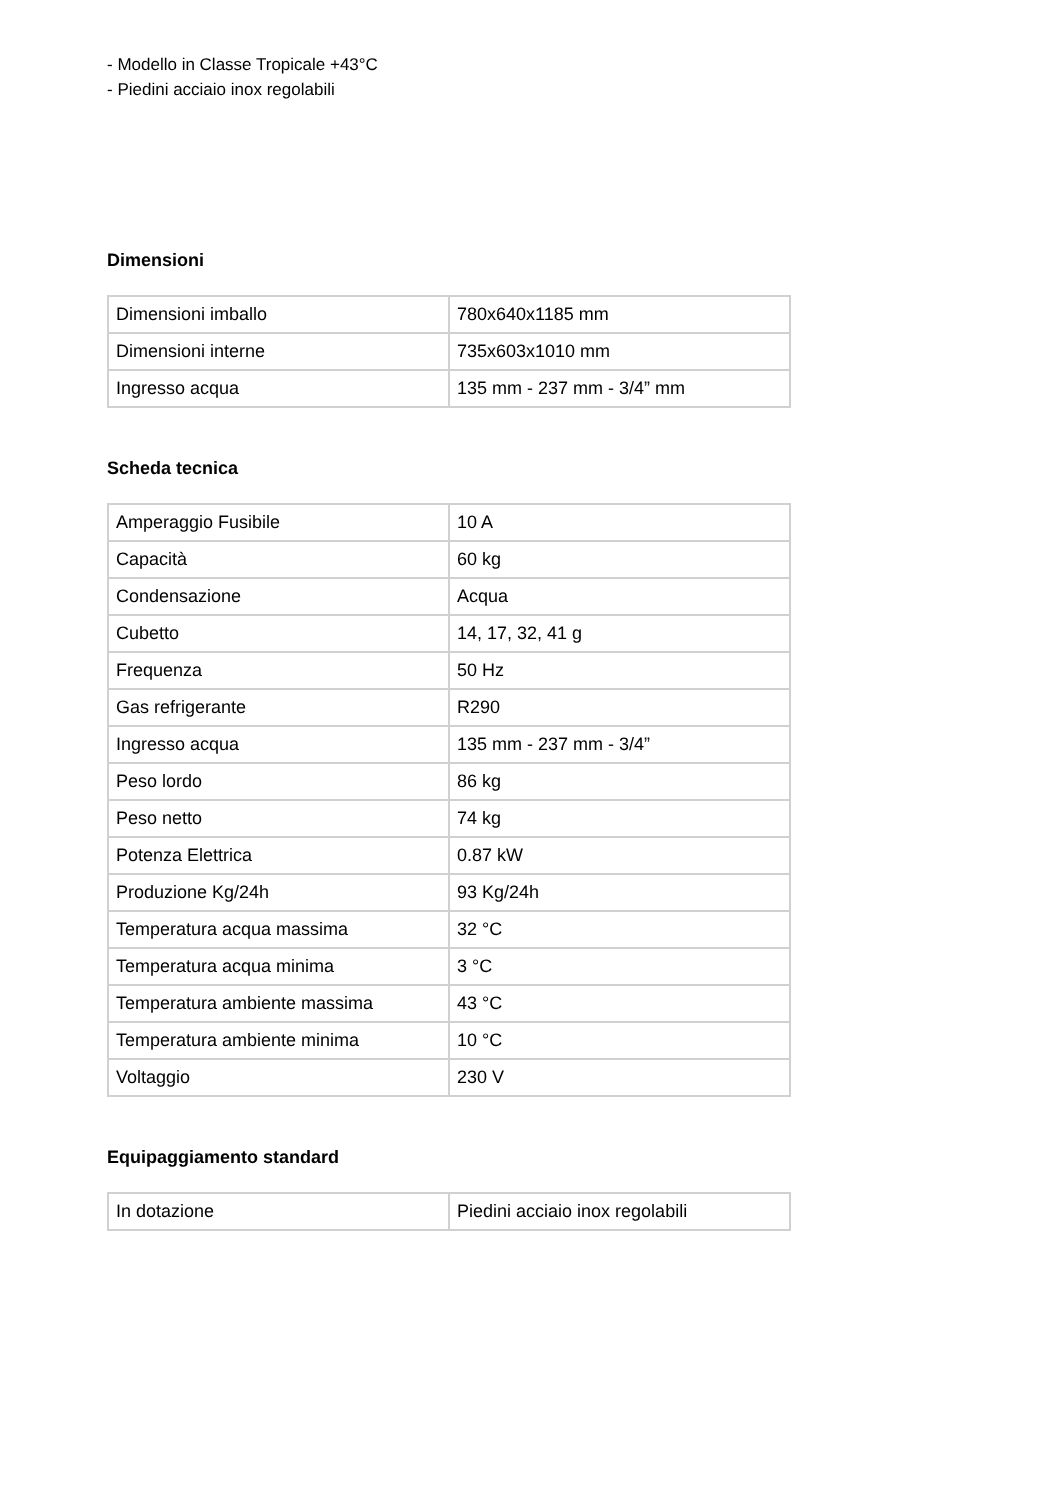- Modello in Classe Tropicale +43°C
- Piedini acciaio inox regolabili
Dimensioni
| Dimensioni imballo | 780x640x1185 mm |
| Dimensioni interne | 735x603x1010 mm |
| Ingresso acqua | 135 mm - 237 mm - 3/4” mm |
Scheda tecnica
| Amperaggio Fusibile | 10 A |
| Capacità | 60 kg |
| Condensazione | Acqua |
| Cubetto | 14, 17, 32, 41 g |
| Frequenza | 50 Hz |
| Gas refrigerante | R290 |
| Ingresso acqua | 135 mm - 237 mm - 3/4” |
| Peso lordo | 86 kg |
| Peso netto | 74 kg |
| Potenza Elettrica | 0.87 kW |
| Produzione Kg/24h | 93 Kg/24h |
| Temperatura acqua massima | 32 °C |
| Temperatura acqua minima | 3 °C |
| Temperatura ambiente massima | 43 °C |
| Temperatura ambiente minima | 10 °C |
| Voltaggio | 230 V |
Equipaggiamento standard
| In dotazione | Piedini acciaio inox regolabili |